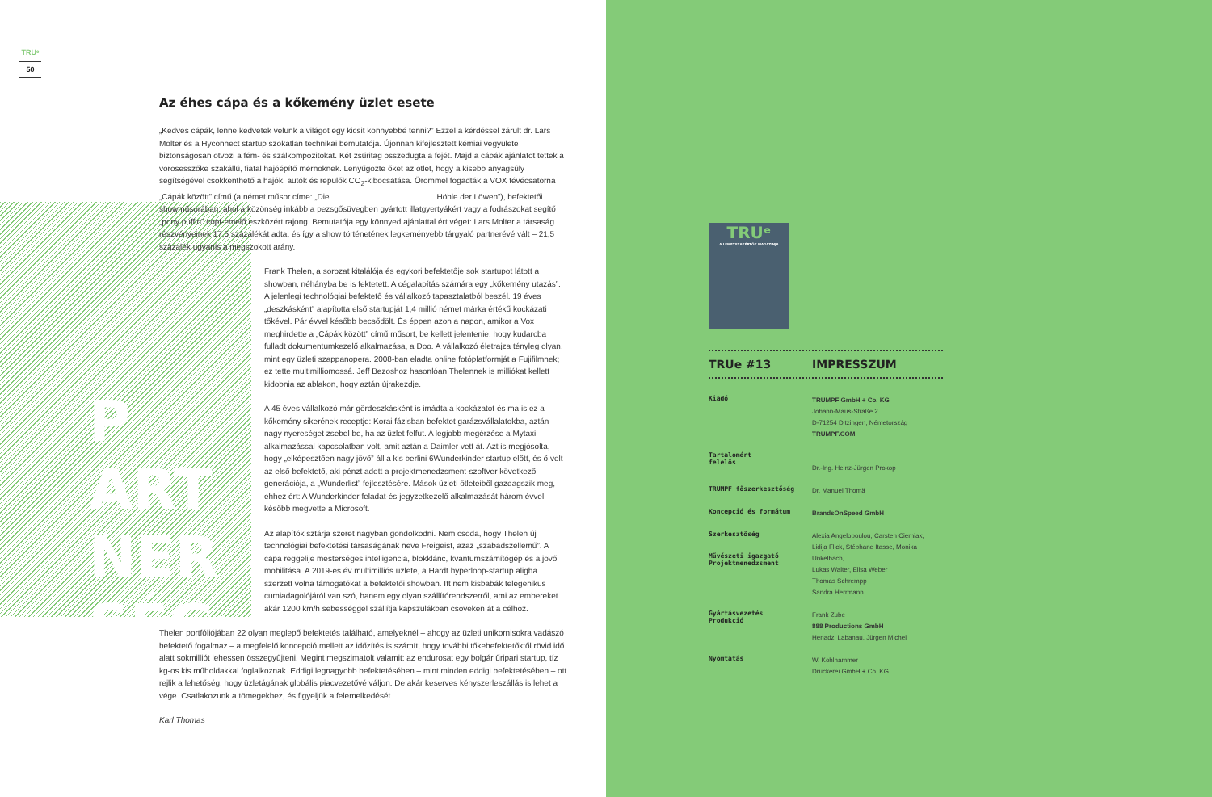TRUᵉ
50
P
ART
NER
SÉG
Az éhes cápa és a kőkemény üzlet esete
„Kedves cápák, lenne kedvetek velünk a világot egy kicsit könnyebbé tenni?” Ezzel a kérdéssel zárult dr. Lars Molter és a Hyconnect startup szokatlan technikai bemutatója. Újonnan kifejlesztett kémiai vegyülete biztonságosan ötvözi a fém- és szálkompozitokat. Két zsűritag összedugta a fejét. Majd a cápák ajánlatot tettek a vörösesszőke szakállú, fiatal hajóépítő mérnöknek. Lenyűgözte őket az ötlet, hogy a kisebb anyagsúly segítségével csökkenthető a hajók, autók és repülők CO<sub>2</sub>-kibocsátása. Örömmel fogadták a VOX tévécsatorna „Cápák között” című (a német műsor címe: „Die Höhle der Löwen”), befektetői showműsorában, ahol a közönség inkább a pezsgősüvegben gyártott illatgyertyákért vagy a fodrászokat segítő „pony puffin” copf-emelő eszközért rajong. Bemutatója egy könnyed ajánlattal ért véget: Lars Molter a társaság részvényeinek 17,5 százalékát adta, és így a show történetének legkeményebb tárgyaló partnerévé vált – 21,5 százalék ugyanis a megszokott arány.
Frank Thelen, a sorozat kitalálója és egykori befektetője sok startupot látott a showban, néhányba be is fektetett. A cégalapítás számára egy „kőkemény utazás”. A jelenlegi technológiai befektető és vállalkozó tapasztalatból beszél. 19 éves „deszkásként” alapította első startupját 1,4 millió német márka értékű kockázati tőkével. Pár évvel később becsődölt. És éppen azon a napon, amikor a Vox meghirdette a „Cápák között” című műsort, be kellett jelentenie, hogy kudarcba fulladt dokumentumkezelő alkalmazása, a Doo. A vállalkozó életrajza tényleg olyan, mint egy üzleti szappanopera. 2008-ban eladta online fotóplatformját a Fujifilmnek; ez tette multimilliomossá. Jeff Bezoshoz hasonlóan Thelennek is milliókat kellett kidobnia az ablakon, hogy aztán újrakezdje.
A 45 éves vállalkozó már gördeszkásként is imádta a kockázatot és ma is ez a kőkemény sikerének receptje: Korai fázisban befektet garázsvállalatokba, aztán nagy nyereséget zsebel be, ha az üzlet felfut. A legjobb megérzése a Mytaxi alkalmazással kapcsolatban volt, amit aztán a Daimler vett át. Azt is megjósolta, hogy „elképesztően nagy jövő” áll a kis berlini 6Wunderkinder startup előtt, és ő volt az első befektető, aki pénzt adott a projektmenedzsment-szoftver következő generációja, a „Wunderlist” fejlesztésére. Mások üzleti ötleteiből gazdagszik meg, ehhez ért: A Wunderkinder feladat-és jegyzetkezelő alkalmazását három évvel később megvette a Microsoft.
Az alapítók sztárja szeret nagyban gondolkodni. Nem csoda, hogy Thelen új technológiai befektetési társaságának neve Freigeist, azaz „szabadszellemű”. A cápa reggelije mesterséges intelligencia, blokklánc, kvantumszámítógép és a jövő mobilitása. A 2019-es év multimilliós üzlete, a Hardt hyperloop-startup aligha szerzett volna támogatókat a befektetői showban. Itt nem kisbabák telegenikus cumiadagolójáról van szó, hanem egy olyan szállítórendszerről, ami az embereket akár 1200 km/h sebességgel szállítja kapszulákban csöveken át a célhoz.
Thelen portfóliójában 22 olyan meglepő befektetés található, amelyeknél – ahogy az üzleti unikornisokra vadászó befektető fogalmaz – a megfelelő koncepció mellett az időzítés is számít, hogy további tőkebefektetőktől rövid idő alatt sokmilliót lehessen összegyűjteni. Megint megszimatolt valamit: az endurosat egy bolgár űripari startup, tíz kg-os kis műholdakkal foglalkoznak. Eddigi legnagyobb befektetésében – mint minden eddigi befektetésében – ott rejlik a lehetőség, hogy üzletágának globális piacvezetővé váljon. De akár keserves kényszerleszállás is lehet a vége. Csatlakozunk a tömegekhez, és figyeljük a felemelkedését.
Karl Thomas
TRUᵉ
A LEMEZSZAKÉRTŐK MAGAZINJA
TRUe #13 IMPRESSZUM
Kiadó TRUMPF GmbH + Co. KG
Johann-Maus-Straße 2
D-71254 Ditzingen, Németország
TRUMPF.COM
Tartalomért
felelős
Dr.-Ing. Heinz-Jürgen Prokop
TRUMPF főszerkesztőség Dr. Manuel Thomä
Koncepció és formátum BrandsOnSpeed GmbH
Szerkesztőség
Művészeti igazgató
Projektmenedzsment
Alexia Angelopoulou, Carsten Cierniak,
Lidija Flick, Stéphane Itasse, Monika Unkelbach,
Lukas Walter, Elisa Weber
Thomas Schrempp
Sandra Herrmann
Gyártásvezetés
Produkció
Frank Zube
888 Productions GmbH
Henadzi Labanau, Jürgen Michel
Nyomtatás W. Kohlhammer
Druckerei GmbH + Co. KG